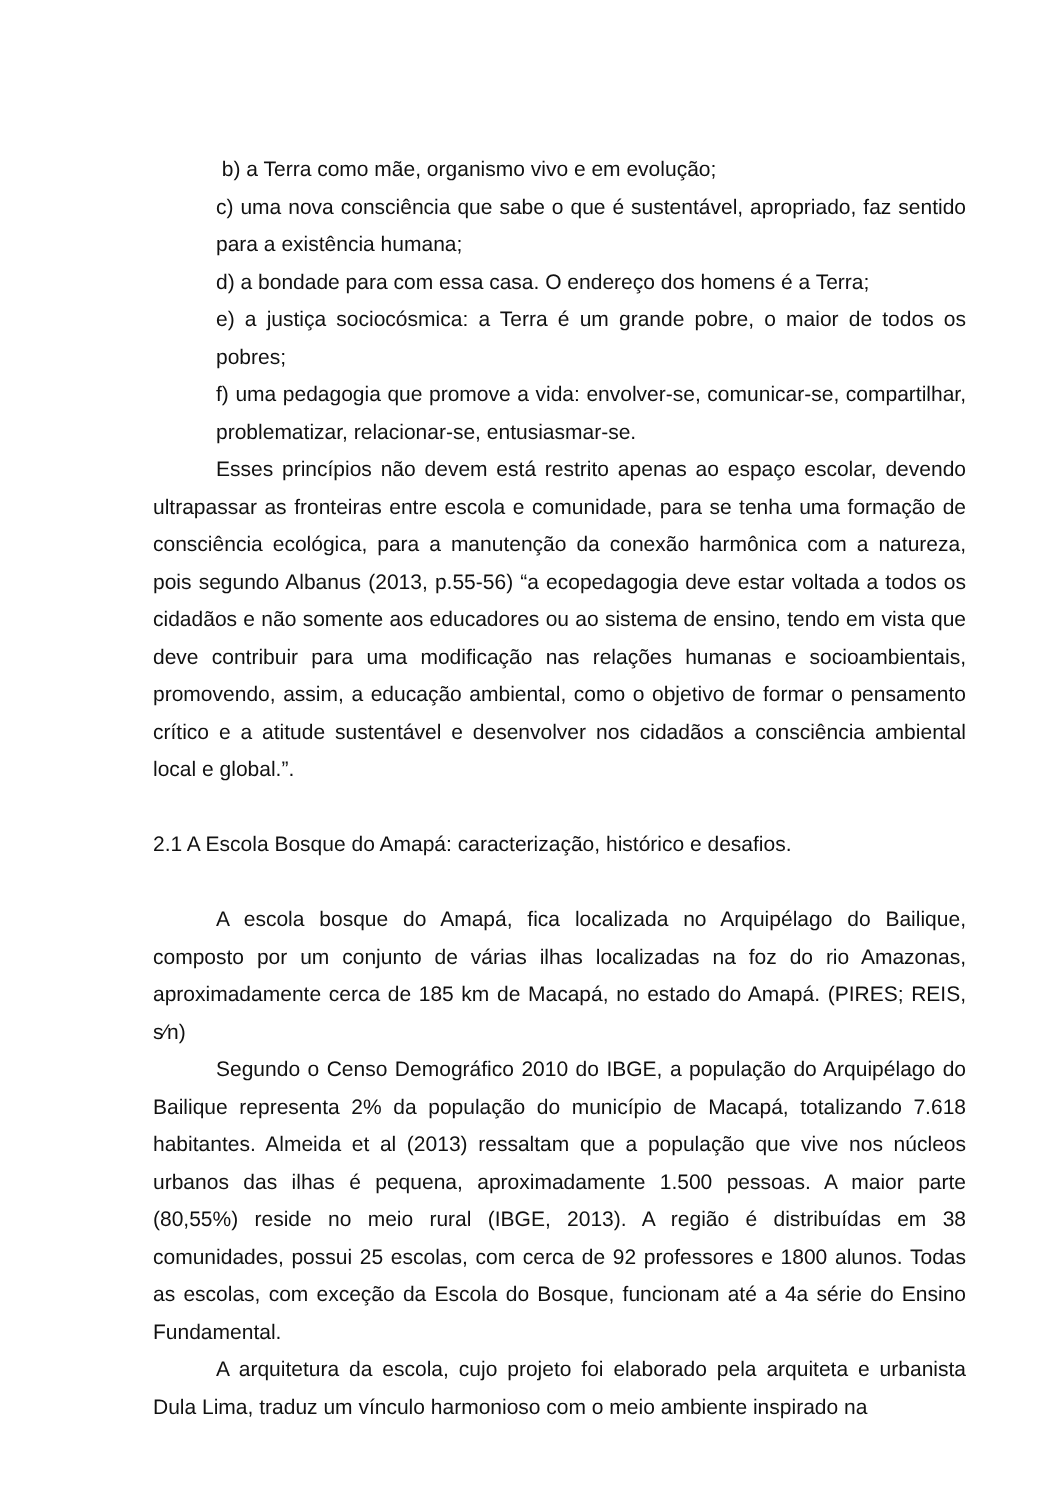b) a Terra como mãe, organismo vivo e em evolução;
c) uma nova consciência que sabe o que é sustentável, apropriado, faz sentido para a existência humana;
d) a bondade para com essa casa. O endereço dos homens é a Terra;
e) a justiça sociocósmica: a Terra é um grande pobre, o maior de todos os pobres;
f) uma pedagogia que promove a vida: envolver-se, comunicar-se, compartilhar, problematizar, relacionar-se, entusiasmar-se.
Esses princípios não devem está restrito apenas ao espaço escolar, devendo ultrapassar as fronteiras entre escola e comunidade, para se tenha uma formação de consciência ecológica, para a manutenção da conexão harmônica com a natureza, pois segundo Albanus (2013, p.55-56) “a ecopedagogia deve estar voltada a todos os cidadãos e não somente aos educadores ou ao sistema de ensino, tendo em vista que deve contribuir para uma modificação nas relações humanas e socioambientais, promovendo, assim, a educação ambiental, como o objetivo de formar o pensamento crítico e a atitude sustentável e desenvolver nos cidadãos a consciência ambiental local e global.”.
2.1 A Escola Bosque do Amapá: caracterização, histórico e desafios.
A escola bosque do Amapá, fica localizada no Arquipélago do Bailique, composto por um conjunto de várias ilhas localizadas na foz do rio Amazonas, aproximadamente cerca de 185 km de Macapá, no estado do Amapá. (PIRES; REIS, s⁄n)
Segundo o Censo Demográfico 2010 do IBGE, a população do Arquipélago do Bailique representa 2% da população do município de Macapá, totalizando 7.618 habitantes. Almeida et al (2013) ressaltam que a população que vive nos núcleos urbanos das ilhas é pequena, aproximadamente 1.500 pessoas. A maior parte (80,55%) reside no meio rural (IBGE, 2013). A região é distribuídas em 38 comunidades, possui 25 escolas, com cerca de 92 professores e 1800 alunos. Todas as escolas, com exceção da Escola do Bosque, funcionam até a 4a série do Ensino Fundamental.
A arquitetura da escola, cujo projeto foi elaborado pela arquiteta e urbanista Dula Lima, traduz um vínculo harmonioso com o meio ambiente inspirado na